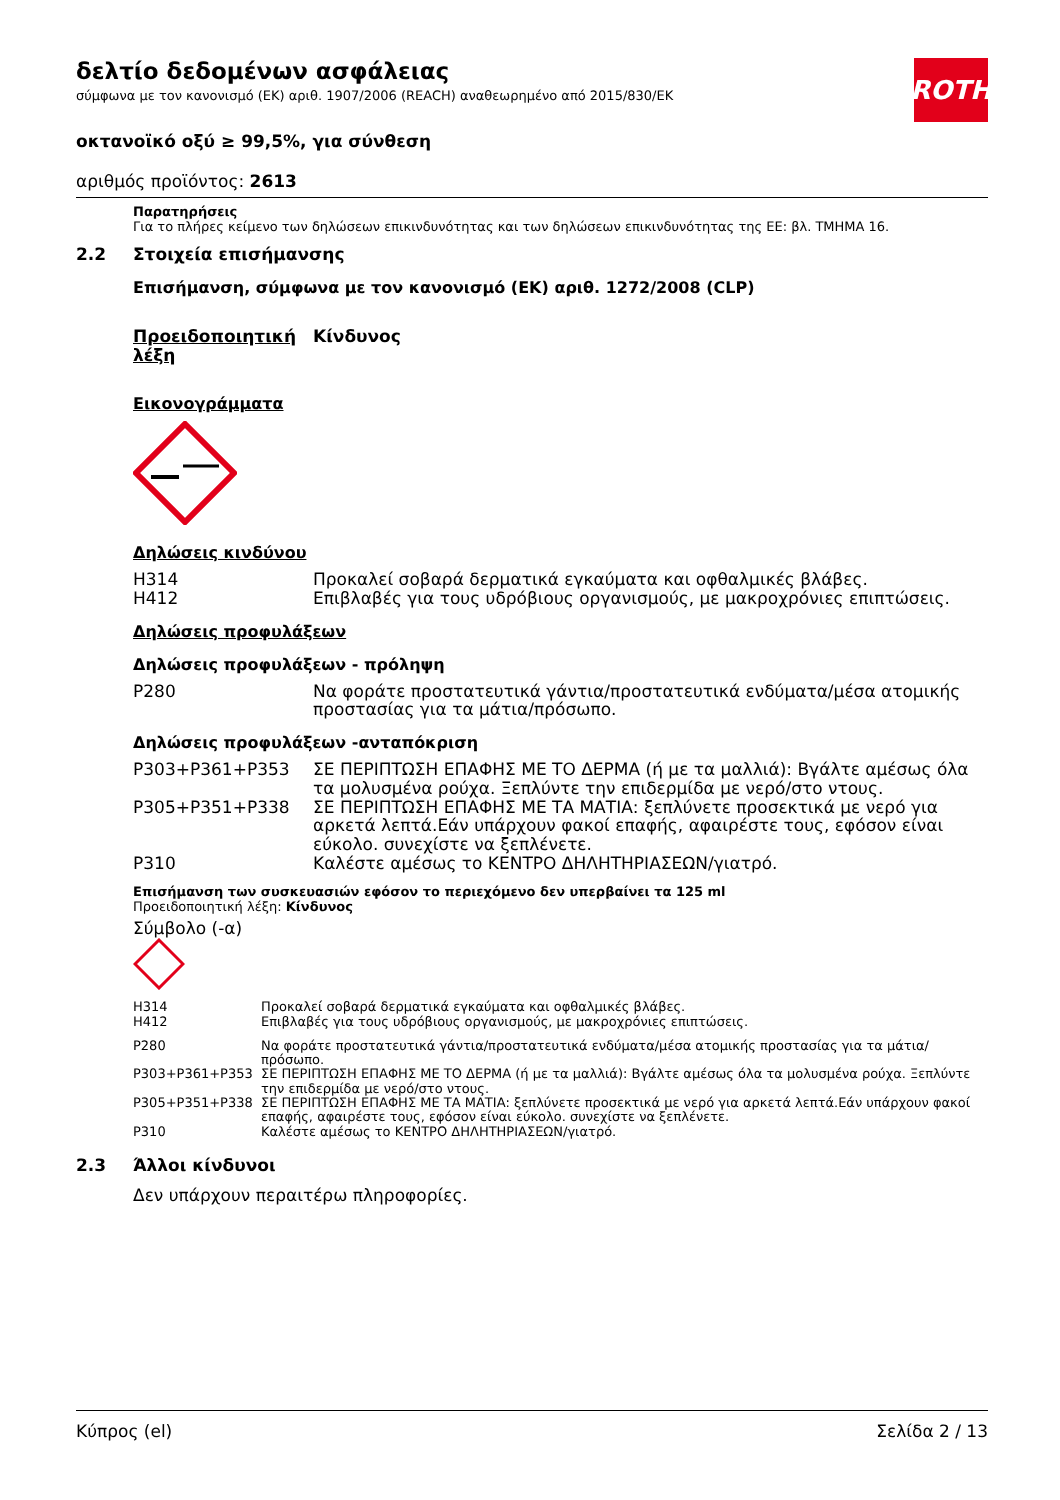ROTH
δελτίο δεδομένων ασφάλειας
σύμφωνα με τον κανονισμό (ΕΚ) αριθ. 1907/2006 (REACH) αναθεωρημένο από 2015/830/ΕΚ
οκτανοϊκό οξύ ≥ 99,5%, για σύνθεση
αριθμός προϊόντος: 2613
Παρατηρήσεις
Για το πλήρες κείμενο των δηλώσεων επικινδυνότητας και των δηλώσεων επικινδυνότητας της ΕΕ: βλ. ΤΜΗΜΑ 16.
2.2 Στοιχεία επισήμανσης
Επισήμανση, σύμφωνα με τον κανονισμό (ΕΚ) αριθ. 1272/2008 (CLP)
| Προειδοποιητική λέξη | Κίνδυνος |
Εικονογράμματα
Δηλώσεις κινδύνου
| H314 | Προκαλεί σοβαρά δερματικά εγκαύματα και οφθαλμικές βλάβες. |
| H412 | Επιβλαβές για τους υδρόβιους οργανισμούς, με μακροχρόνιες επιπτώσεις. |
Δηλώσεις προφυλάξεων
Δηλώσεις προφυλάξεων - πρόληψη
| P280 | Να φοράτε προστατευτικά γάντια/προστατευτικά ενδύματα/μέσα ατομικής προστασίας για τα μάτια/πρόσωπο. |
Δηλώσεις προφυλάξεων -ανταπόκριση
| P303+P361+P353 | ΣΕ ΠΕΡΙΠΤΩΣΗ ΕΠΑΦΗΣ ΜΕ ΤΟ ΔΕΡΜΑ (ή με τα μαλλιά): Βγάλτε αμέσως όλα τα μολυσμένα ρούχα. Ξεπλύντε την επιδερμίδα με νερό/στο ντους. |
| P305+P351+P338 | ΣΕ ΠΕΡΙΠΤΩΣΗ ΕΠΑΦΗΣ ΜΕ ΤΑ ΜΑΤΙΑ: ξεπλύνετε προσεκτικά με νερό για αρκετά λεπτά.Εάν υπάρχουν φακοί επαφής, αφαιρέστε τους, εφόσον είναι εύκολο. συνεχίστε να ξεπλένετε. |
| P310 | Καλέστε αμέσως το ΚΕΝΤΡΟ ΔΗΛΗΤΗΡΙΑΣΕΩΝ/γιατρό. |
Επισήμανση των συσκευασιών εφόσον το περιεχόμενο δεν υπερβαίνει τα 125 ml
Προειδοποιητική λέξη: Κίνδυνος
Σύμβολο (-α)
| H314 | Προκαλεί σοβαρά δερματικά εγκαύματα και οφθαλμικές βλάβες. |
| H412 | Επιβλαβές για τους υδρόβιους οργανισμούς, με μακροχρόνιες επιπτώσεις. |
| P280 | Να φοράτε προστατευτικά γάντια/προστατευτικά ενδύματα/μέσα ατομικής προστασίας για τα μάτια/πρόσωπο. |
| P303+P361+P353 | ΣΕ ΠΕΡΙΠΤΩΣΗ ΕΠΑΦΗΣ ΜΕ ΤΟ ΔΕΡΜΑ (ή με τα μαλλιά): Βγάλτε αμέσως όλα τα μολυσμένα ρούχα. Ξεπλύντε την επιδερμίδα με νερό/στο ντους. |
| P305+P351+P338 | ΣΕ ΠΕΡΙΠΤΩΣΗ ΕΠΑΦΗΣ ΜΕ ΤΑ ΜΑΤΙΑ: ξεπλύνετε προσεκτικά με νερό για αρκετά λεπτά.Εάν υπάρχουν φακοί επαφής, αφαιρέστε τους, εφόσον είναι εύκολο. συνεχίστε να ξεπλένετε. |
| P310 | Καλέστε αμέσως το ΚΕΝΤΡΟ ΔΗΛΗΤΗΡΙΑΣΕΩΝ/γιατρό. |
2.3 Άλλοι κίνδυνοι
Δεν υπάρχουν περαιτέρω πληροφορίες.
Κύπρος (el) Σελίδα 2 / 13